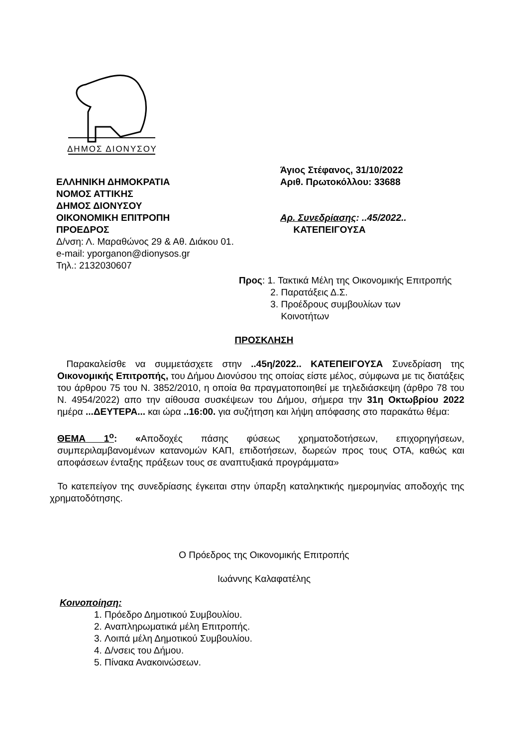ΔΗΜΟΣ ΔΙΟΝΥΣΟΥ
ΕΛΛΗΝΙΚΗ ΔΗΜΟΚΡΑΤΙΑ
ΝΟΜΟΣ ΑΤΤΙΚΗΣ
ΔΗΜΟΣ ΔΙΟΝΥΣΟΥ
ΟΙΚΟΝΟΜΙΚΗ ΕΠΙΤΡΟΠΗ
ΠΡΟΕΔΡΟΣ
Δ/νση: Λ. Μαραθώνος 29 & Αθ. Διάκου 01.
e-mail: yporganon@dionysos.gr
Τηλ.: 2132030607
Άγιος Στέφανος, 31/10/2022
Αριθ. Πρωτοκόλλου: 33688
Αρ. Συνεδρίασης: ..45/2022..
ΚΑΤΕΠΕΙΓΟΥΣΑ
Προς: 1. Τακτικά Μέλη της Οικονομικής Επιτροπής
2. Παρατάξεις Δ.Σ.
3. Προέδρους συμβουλίων των
Κοινοτήτων
ΠΡΟΣΚΛΗΣΗ
Παρακαλείσθε να συμμετάσχετε στην ..45η/2022.. ΚΑΤΕΠΕΙΓΟΥΣΑ Συνεδρίαση της Οικονομικής Επιτροπής, του Δήμου Διονύσου της οποίας είστε μέλος, σύμφωνα με τις διατάξεις του άρθρου 75 του Ν. 3852/2010, η οποία θα πραγματοποιηθεί με τηλεδιάσκεψη (άρθρο 78 του Ν. 4954/2022) απο την αίθουσα συσκέψεων του Δήμου, σήμερα την 31η Οκτωβρίου 2022 ημέρα ...ΔΕΥΤΕΡΑ... και ώρα ..16:00. για συζήτηση και λήψη απόφασης στο παρακάτω θέμα:
ΘΕΜΑ 1<sup>ο</sup>: «Αποδοχές πάσης φύσεως χρηματοδοτήσεων, επιχορηγήσεων, συμπεριλαμβανομένων κατανομών ΚΑΠ, επιδοτήσεων, δωρεών προς τους ΟΤΑ, καθώς και αποφάσεων ένταξης πράξεων τους σε αναπτυξιακά προγράμματα»
Το κατεπείγον της συνεδρίασης έγκειται στην ύπαρξη καταληκτικής ημερομηνίας αποδοχής της χρηματοδότησης.
Ο Πρόεδρος της Οικονομικής Επιτροπής
Ιωάννης Καλαφατέλης
Κοινοποίηση:
1. Πρόεδρο Δημοτικού Συμβουλίου.
2. Αναπληρωματικά μέλη Επιτροπής.
3. Λοιπά μέλη Δημοτικού Συμβουλίου.
4. Δ/νσεις του Δήμου.
5. Πίνακα Ανακοινώσεων.